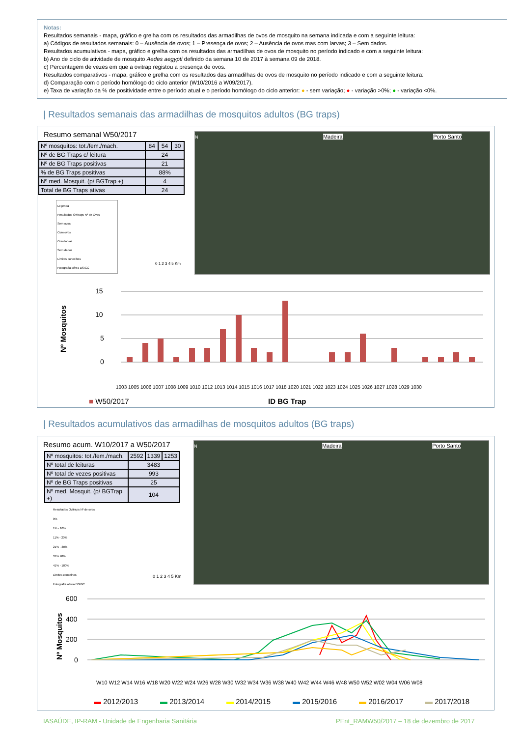Notas:
Resultados semanais - mapa, gráfico e grelha com os resultados das armadilhas de ovos de mosquito na semana indicada e com a seguinte leitura:
a) Códigos de resultados semanais: 0 – Ausência de ovos; 1 – Presença de ovos; 2 – Ausência de ovos mas com larvas; 3 – Sem dados.
Resultados acumulativos - mapa, gráfico e grelha com os resultados das armadilhas de ovos de mosquito no período indicado e com a seguinte leitura:
b) Ano de ciclo de atividade de mosquito Aedes aegypti definido da semana 10 de 2017 à semana 09 de 2018.
c) Percentagem de vezes em que a ovitrap registou a presença de ovos.
Resultados comparativos - mapa, gráfico e grelha com os resultados das armadilhas de ovos de mosquito no período indicado e com a seguinte leitura:
d) Comparação com o período homólogo do ciclo anterior (W10/2016 a W09/2017).
e) Taxa de variação da % de positividade entre o período atual e o período homólogo do ciclo anterior: ● - sem variação; ● - variação >0%; ● - variação <0%.
| Resultados semanais das armadilhas de mosquitos adultos (BG traps)
Resumo semanal W50/2017
| Nº mosquitos: tot./fem./mach. | 84 | 54 | 30 |
| Nº de BG Traps c/ leitura | 24 | | |
| Nº de BG Traps positivas | 21 | | |
| % de BG Traps positivas | 88% | | |
| Nº med. Mosquit. (p/ BGTrap +) | 4 | | |
| Total de BG Traps ativas | 24 | | |
Legenda
Resultados Ovitraps Nº de Ovos
Sem ovos
Com ovos
Com larvas
Sem dados
Limites concelhos
Fotografia aérea DSIGC
0 1 2 3 4 5 Km
N Madeira Porto Santo
15
10
5
0
Nº Mosquitos
1003 1005 1006 1007 1008 1009 1010 1012 1013 1014 1015 1016 1017 1018 1020 1021 1022 1023 1024 1025 1026 1027 1028 1029 1030
■ W50/2017
ID BG Trap
| Resultados acumulativos das armadilhas de mosquitos adultos (BG traps)
Resumo acum. W10/2017 a W50/2017
| Nº mosquitos: tot./fem./mach. | 2592 | 1339 | 1253 |
| Nº total de leituras | 3483 | | |
| Nº total de vezes positivas | 993 | | |
| Nº de BG Traps positivas | 25 | | |
| Nº med. Mosquit. (p/ BGTrap +) | 104 | | |
Resultados Ovitraps Nº de ovos
0%
1% - 10%
11% - 20%
21% - 30%
31% 40%
41% - 100%
Limites concelhos
Fotografia aérea DSIGC
0 1 2 3 4 5 Km
N Madeira Porto Santo
600
400
200
0
Nº Mosquitos
W10 W12 W14 W16 W18 W20 W22 W24 W26 W28 W30 W32 W34 W36 W38 W40 W42 W44 W46 W48 W50 W52 W02 W04 W06 W08
▬ 2012/2013
▬ 2013/2014
▬ 2014/2015
▬ 2015/2016
▬ 2016/2017
▬ 2017/2018
IASAÚDE, IP-RAM - Unidade de Engenharia Sanitária
PEnt_RAMW50/2017 – 18 de dezembro de 2017